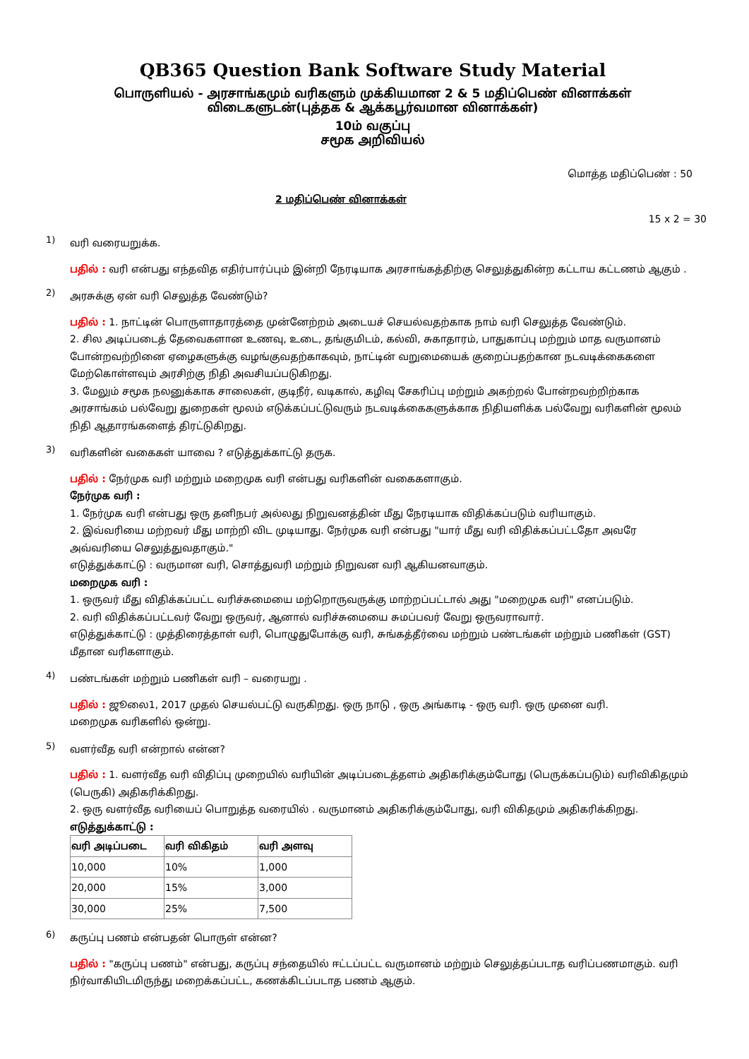QB365 Question Bank Software Study Material
பொருளியல் - அரசாங்கமும் வரிகளும் முக்கியமான 2 & 5 மதிப்பெண் வினாக்கள் விடைகளுடன்(புத்தக & ஆக்கபூர்வமான வினாக்கள்)
10ம் வகுப்பு
சமூக அறிவியல்
மொத்த மதிப்பெண் : 50
2 மதிப்பெண் வினாக்கள்
15 x 2 = 30
1)
வரி வரையறுக்க.
பதில் : வரி என்பது எந்தவித எதிர்பார்ப்பும் இன்றி நேரடியாக அரசாங்கத்திற்கு செலுத்துகின்ற கட்டாய கட்டணம் ஆகும் .
2)
அரசுக்கு ஏன் வரி செலுத்த வேண்டும்?
பதில் : 1. நாட்டின் பொருளாதாரத்தை முன்னேற்றம் அடையச் செயல்வதற்காக நாம் வரி செலுத்த வேண்டும்.
2. சில அடிப்படைத் தேவைகளான உணவு, உடை, தங்குமிடம், கல்வி, சுகாதாரம், பாதுகாப்பு மற்றும் மாத வருமானம் போன்றவற்றினை ஏழைகளுக்கு வழங்குவதற்காகவும், நாட்டின் வறுமையைக் குறைப்பதற்கான நடவடிக்கைகளை மேற்கொள்ளவும் அரசிற்கு நிதி அவசியப்படுகிறது.
3. மேலும் சமூக நலனுக்காக சாலைகள், குடிநீர், வடிகால், கழிவு சேகரிப்பு மற்றும் அகற்றல் போன்றவற்றிற்காக அரசாங்கம் பல்வேறு துறைகள் மூலம் எடுக்கப்பட்டுவரும் நடவடிக்கைகளுக்காக நிதியளிக்க பல்வேறு வரிகளின் மூலம் நிதி ஆதாரங்களைத் திரட்டுகிறது.
3)
வரிகளின் வகைகள் யாவை ? எடுத்துக்காட்டு தருக.
பதில் : நேர்முக வரி மற்றும் மறைமுக வரி என்பது வரிகளின் வகைகளாகும்.
நேர்முக வரி :
1. நேர்முக வரி என்பது ஒரு தனிநபர் அல்லது நிறுவனத்தின் மீது நேரடியாக விதிக்கப்படும் வரியாகும்.
2. இவ்வரியை மற்றவர் மீது மாற்றி விட முடியாது. நேர்முக வரி என்பது "யார் மீது வரி விதிக்கப்பட்டதோ அவரே அவ்வரியை செலுத்துவதாகும்."
எடுத்துக்காட்டு : வருமான வரி, சொத்துவரி மற்றும் நிறுவன வரி ஆகியனவாகும்.
மறைமுக வரி :
1. ஒருவர் மீது விதிக்கப்பட்ட வரிச்சுமையை மற்றொருவருக்கு மாற்றப்பட்டால் அது "மறைமுக வரி" எனப்படும்.
2. வரி விதிக்கப்பட்டவர் வேறு ஒருவர், ஆனால் வரிச்சுமையை சுமப்பவர் வேறு ஒருவராவார்.
எடுத்துக்காட்டு : முத்திரைத்தாள் வரி, பொழுதுபோக்கு வரி, சுங்கத்தீர்வை மற்றும் பண்டங்கள் மற்றும் பணிகள் (GST) மீதான வரிகளாகும்.
4)
பண்டங்கள் மற்றும் பணிகள் வரி – வரையறு .
பதில் : ஜூலை1, 2017 முதல் செயல்பட்டு வருகிறது. ஒரு நாடு , ஒரு அங்காடி - ஒரு வரி. ஒரு முனை வரி.
மறைமுக வரிகளில் ஒன்று.
5)
வளர்வீத வரி என்றால் என்ன?
பதில் : 1. வளர்வீத வரி விதிப்பு முறையில் வரியின் அடிப்படைத்தளம் அதிகரிக்கும்போது (பெருக்கப்படும்) வரிவிகிதமும் (பெருகி) அதிகரிக்கிறது.
2. ஒரு வளர்வீத வரியைப் பொறுத்த வரையில் . வருமானம் அதிகரிக்கும்போது, வரி விகிதமும் அதிகரிக்கிறது.
எடுத்துக்காட்டு :
| வரி அடிப்படை | வரி விகிதம் | வரி அளவு |
| --- | --- | --- |
| 10,000 | 10% | 1,000 |
| 20,000 | 15% | 3,000 |
| 30,000 | 25% | 7,500 |
6)
கருப்பு பணம் என்பதன் பொருள் என்ன?
பதில் : "கருப்பு பணம்" என்பது, கருப்பு சந்தையில் ஈட்டப்பட்ட வருமானம் மற்றும் செலுத்தப்படாத வரிப்பணமாகும். வரி நிர்வாகியிடமிருந்து மறைக்கப்பட்ட, கணக்கிடப்படாத பணம் ஆகும்.